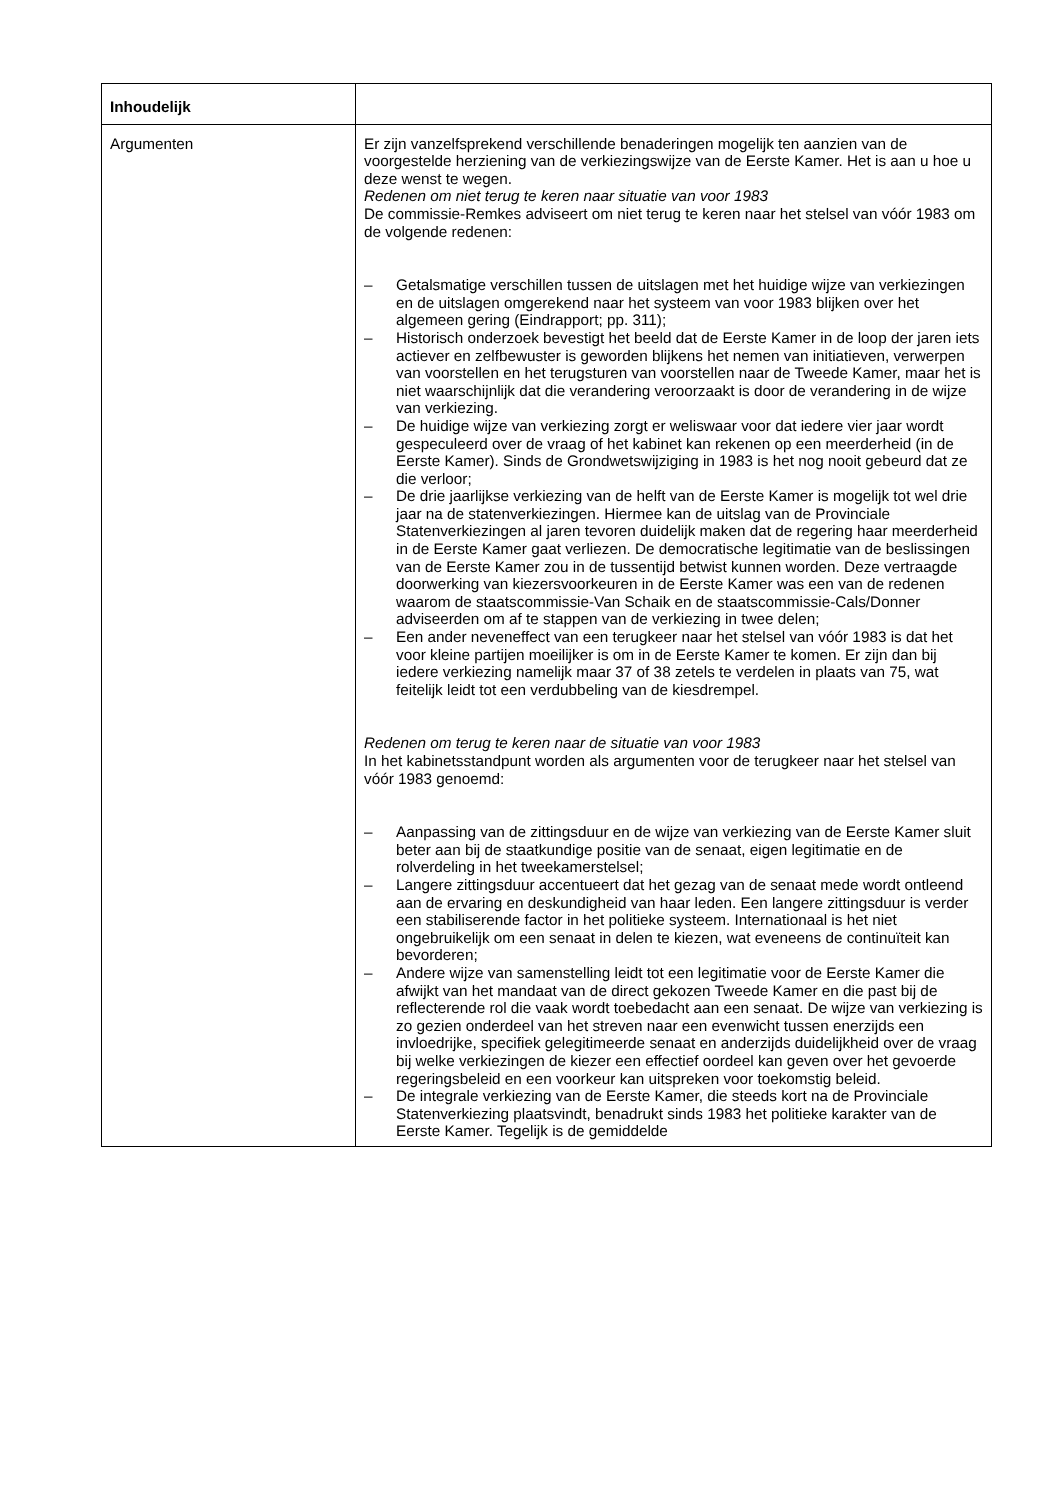| Inhoudelijk | |
| --- | --- |
| Argumenten | Er zijn vanzelfsprekend verschillende benaderingen mogelijk ten aanzien van de voorgestelde herziening van de verkiezingswijze van de Eerste Kamer. Het is aan u hoe u deze wenst te wegen. Redenen om niet terug te keren naar situatie van voor 1983 De commissie-Remkes adviseert om niet terug te keren naar het stelsel van vóór 1983 om de volgende redenen: – Getalsmatige verschillen tussen de uitslagen met het huidige wijze van verkiezingen en de uitslagen omgerekend naar het systeem van voor 1983 blijken over het algemeen gering (Eindrapport; pp. 311); – Historisch onderzoek bevestigt het beeld dat de Eerste Kamer in de loop der jaren iets actiever en zelfbewuster is geworden blijkens het nemen van initiatieven, verwerpen van voorstellen en het terugsturen van voorstellen naar de Tweede Kamer, maar het is niet waarschijnlijk dat die verandering veroorzaakt is door de verandering in de wijze van verkiezing. – De huidige wijze van verkiezing zorgt er weliswaar voor dat iedere vier jaar wordt gespeculeerd over de vraag of het kabinet kan rekenen op een meerderheid (in de Eerste Kamer). Sinds de Grondwetswijziging in 1983 is het nog nooit gebeurd dat ze die verloor; – De drie jaarlijkse verkiezing van de helft van de Eerste Kamer is mogelijk tot wel drie jaar na de statenverkiezingen. Hiermee kan de uitslag van de Provinciale Statenverkiezingen al jaren tevoren duidelijk maken dat de regering haar meerderheid in de Eerste Kamer gaat verliezen. De democratische legitimatie van de beslissingen van de Eerste Kamer zou in de tussentijd betwist kunnen worden. Deze vertraagde doorwerking van kiezersvoorkeuren in de Eerste Kamer was een van de redenen waarom de staatscommissie-Van Schaik en de staatscommissie-Cals/Donner adviseerden om af te stappen van de verkiezing in twee delen; – Een ander neveneffect van een terugkeer naar het stelsel van vóór 1983 is dat het voor kleine partijen moeilijker is om in de Eerste Kamer te komen. Er zijn dan bij iedere verkiezing namelijk maar 37 of 38 zetels te verdelen in plaats van 75, wat feitelijk leidt tot een verdubbeling van de kiesdrempel. Redenen om terug te keren naar de situatie van voor 1983 In het kabinetsstandpunt worden als argumenten voor de terugkeer naar het stelsel van vóór 1983 genoemd: – Aanpassing van de zittingsduur en de wijze van verkiezing van de Eerste Kamer sluit beter aan bij de staatkundige positie van de senaat, eigen legitimatie en de rolverdeling in het tweekamerstelsel; – Langere zittingsduur accentueert dat het gezag van de senaat mede wordt ontleend aan de ervaring en deskundigheid van haar leden. Een langere zittingsduur is verder een stabiliserende factor in het politieke systeem. Internationaal is het niet ongebruikelijk om een senaat in delen te kiezen, wat eveneens de continuïteit kan bevorderen; – Andere wijze van samenstelling leidt tot een legitimatie voor de Eerste Kamer die afwijkt van het mandaat van de direct gekozen Tweede Kamer en die past bij de reflecterende rol die vaak wordt toebedacht aan een senaat. De wijze van verkiezing is zo gezien onderdeel van het streven naar een evenwicht tussen enerzijds een invloedrijke, specifiek gelegitimeerde senaat en anderzijds duidelijkheid over de vraag bij welke verkiezingen de kiezer een effectief oordeel kan geven over het gevoerde regeringsbeleid en een voorkeur kan uitspreken voor toekomstig beleid. – De integrale verkiezing van de Eerste Kamer, die steeds kort na de Provinciale Statenverkiezing plaatsvindt, benadrukt sinds 1983 het politieke karakter van de Eerste Kamer. Tegelijk is de gemiddelde |